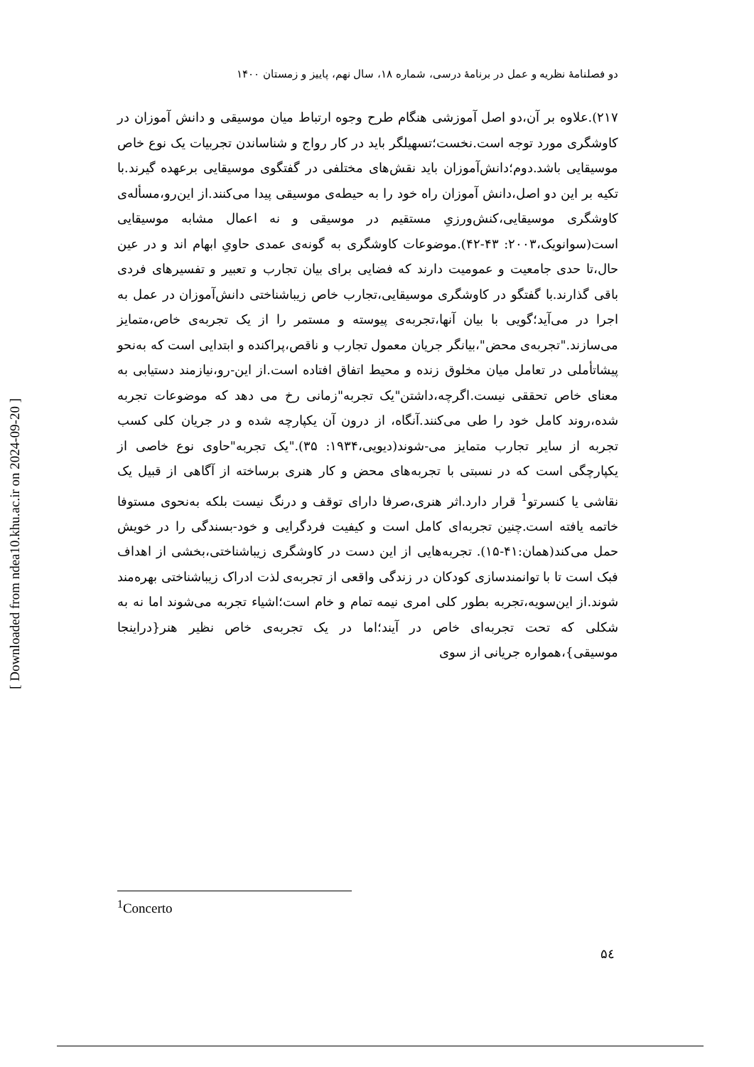دو فصلنامهٔ نظریه و عمل در برنامهٔ درسی، شماره ۱۸، سال نهم، پاییز و زمستان ۱۴۰۰
۲۱۷).علاوه بر آن،دو اصل آموزشی هنگام طرح وجوه ارتباط میان موسیقی و دانش آموزان در کاوشگری مورد توجه است.نخست؛تسهیلگر باید در کار رواج و شناساندن تجربیات یک نوع خاص موسیقایی باشد.دوم؛دانش‌آموزان باید نقش‌های مختلفی در گفتگوی موسیقایی برعهده گیرند.با تکیه بر این دو اصل،دانش آموزان راه خود را به حیطه‌ی موسیقی پیدا می‌کنند.از این‌رو،مسأله‌ی کاوشگری موسیقایی،کنش‌ورزیِ مستقیم در موسیقی و نه اعمال مشابه موسیقایی است(سوانویک،۲۰۰۳: ۴۳-۴۲).موضوعات کاوشگری به گونه‌ی عمدی حاویِ ابهام اند و در عین حال،تا حدی جامعیت و عمومیت دارند که فضایی برای بیان تجارب و تعبیر و تفسیرهای فردی باقی گذارند.با گفتگو در کاوشگری موسیقایی،تجارب خاص زیباشناختی دانش‌آموزان در عمل به اجرا در می‌آید؛گویی با بیان آنها،تجربه‌ی پیوسته و مستمر را از یک تجربه‌ی خاص،متمایز می‌سازند."تجربه‌ی محض"،بیانگر جریان معمول تجارب و ناقص،پراکنده و ابتدایی است که به‌نحو پیشاتأملی در تعامل میان مخلوق زنده و محیط اتفاق افتاده است.از این-رو،نیازمند دستیابی به معنای خاص تحققی نیست.اگرچه،داشتن"یک تجربه"زمانی رخ می دهد که موضوعات تجربه شده،روند کامل خود را طی می‌کنند.آنگاه، از درون آن یکپارچه شده و در جریان کلی کسب تجربه از سایر تجارب متمایز می-شوند(دیویی،۱۹۳۴: ۳۵)."یک تجربه"حاوی نوع خاصی از یکپارچگی است که در نسبتی با تجربه‌های محض و کار هنری برساخته از آگاهی از قبیل یک نقاشی یا کنسرتو<sup>1</sup> قرار دارد.اثر هنری،صرفا دارای توقف و درنگ نیست بلکه به‌نحوی مستوفا خاتمه یافته است.چنین تجربه‌ای کامل است و کیفیت فردگرایی و خود-بسندگی را در خویش حمل می‌کند(همان:۴۱-۱۵). تجربه‌هایی از این دست در کاوشگری زیباشناختی،بخشی از اهداف فبک است تا با توانمندسازی کودکان در زندگی واقعی از تجربه‌ی لذت ادراک زیباشناختی بهره‌مند شوند.از این‌سویه،تجربه بطور کلی امری نیمه تمام و خام است؛اشیاء تجربه می‌شوند اما نه به شکلی که تحت تجربه‌ای خاص در آیند؛اما در یک تجربه‌ی خاص نظیر هنر{دراینجا موسیقی}،همواره جریانی از سوی
<sup>1</sup> Concerto
۵٤
[ Downloaded from ndea10.khu.ac.ir on 2024-09-20 ]